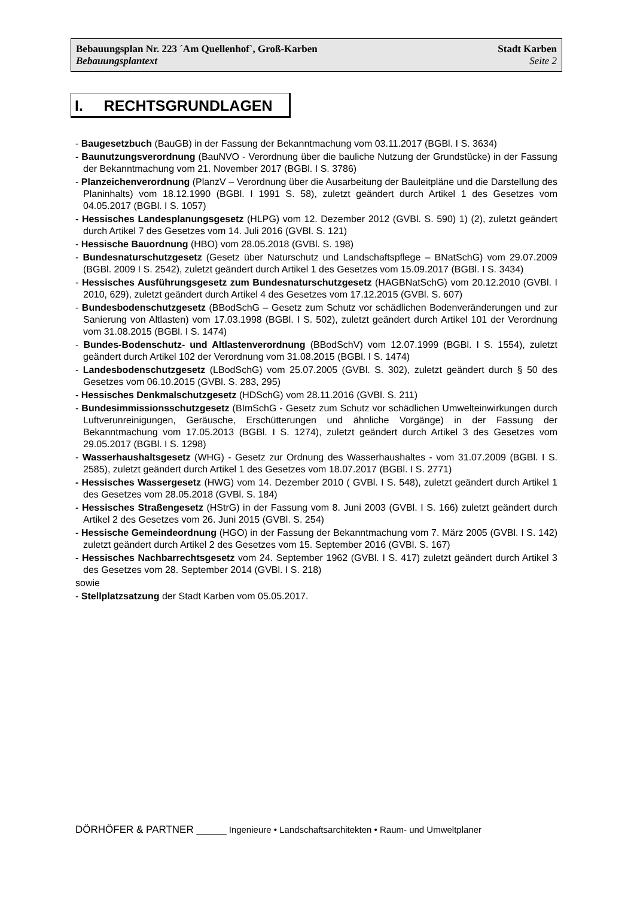Bebauungsplan Nr. 223 ´Am Quellenhof`, Groß-Karben Stadt Karben
Bebauungsplantext Seite 2
I. RECHTSGRUNDLAGEN
- Baugesetzbuch (BauGB) in der Fassung der Bekanntmachung vom 03.11.2017 (BGBl. I S. 3634)
- Baunutzungsverordnung (BauNVO - Verordnung über die bauliche Nutzung der Grundstücke) in der Fassung der Bekanntmachung vom 21. November 2017 (BGBl. I S. 3786)
- Planzeichenverordnung (PlanzV – Verordnung über die Ausarbeitung der Bauleitpläne und die Darstellung des Planinhalts) vom 18.12.1990 (BGBl. I 1991 S. 58), zuletzt geändert durch Artikel 1 des Gesetzes vom 04.05.2017 (BGBl. I S. 1057)
- Hessisches Landesplanungsgesetz (HLPG) vom 12. Dezember 2012 (GVBl. S. 590) 1) (2), zuletzt geändert durch Artikel 7 des Gesetzes vom 14. Juli 2016 (GVBl. S. 121)
- Hessische Bauordnung (HBO) vom 28.05.2018 (GVBl. S. 198)
- Bundesnaturschutzgesetz (Gesetz über Naturschutz und Landschaftspflege – BNatSchG) vom 29.07.2009 (BGBl. 2009 I S. 2542), zuletzt geändert durch Artikel 1 des Gesetzes vom 15.09.2017 (BGBl. I S. 3434)
- Hessisches Ausführungsgesetz zum Bundesnaturschutzgesetz (HAGBNatSchG) vom 20.12.2010 (GVBl. I 2010, 629), zuletzt geändert durch Artikel 4 des Gesetzes vom 17.12.2015 (GVBl. S. 607)
- Bundesbodenschutzgesetz (BBodSchG – Gesetz zum Schutz vor schädlichen Bodenveränderungen und zur Sanierung von Altlasten) vom 17.03.1998 (BGBl. I S. 502), zuletzt geändert durch Artikel 101 der Verordnung vom 31.08.2015 (BGBl. I S. 1474)
- Bundes-Bodenschutz- und Altlastenverordnung (BBodSchV) vom 12.07.1999 (BGBl. I S. 1554), zuletzt geändert durch Artikel 102 der Verordnung vom 31.08.2015 (BGBl. I S. 1474)
- Landesbodenschutzgesetz (LBodSchG) vom 25.07.2005 (GVBl. S. 302), zuletzt geändert durch § 50 des Gesetzes vom 06.10.2015 (GVBl. S. 283, 295)
- Hessisches Denkmalschutzgesetz (HDSchG) vom 28.11.2016 (GVBl. S. 211)
- Bundesimmissionsschutzgesetz (BImSchG - Gesetz zum Schutz vor schädlichen Umwelteinwirkungen durch Luftverunreinigungen, Geräusche, Erschütterungen und ähnliche Vorgänge) in der Fassung der Bekanntmachung vom 17.05.2013 (BGBl. I S. 1274), zuletzt geändert durch Artikel 3 des Gesetzes vom 29.05.2017 (BGBl. I S. 1298)
- Wasserhaushaltsgesetz (WHG) - Gesetz zur Ordnung des Wasserhaushaltes - vom 31.07.2009 (BGBl. I S. 2585), zuletzt geändert durch Artikel 1 des Gesetzes vom 18.07.2017 (BGBl. I S. 2771)
- Hessisches Wassergesetz (HWG) vom 14. Dezember 2010 ( GVBl. I S. 548), zuletzt geändert durch Artikel 1 des Gesetzes vom 28.05.2018 (GVBl. S. 184)
- Hessisches Straßengesetz (HStrG) in der Fassung vom 8. Juni 2003 (GVBl. I S. 166) zuletzt geändert durch Artikel 2 des Gesetzes vom 26. Juni 2015 (GVBl. S. 254)
- Hessische Gemeindeordnung (HGO) in der Fassung der Bekanntmachung vom 7. März 2005 (GVBl. I S. 142) zuletzt geändert durch Artikel 2 des Gesetzes vom 15. September 2016 (GVBl. S. 167)
- Hessisches Nachbarrechtsgesetz vom 24. September 1962 (GVBl. I S. 417) zuletzt geändert durch Artikel 3 des Gesetzes vom 28. September 2014 (GVBl. I S. 218)
sowie
- Stellplatzsatzung der Stadt Karben vom 05.05.2017.
DÖRHÖFER & PARTNER ______ Ingenieure • Landschaftsarchitekten • Raum- und Umweltplaner